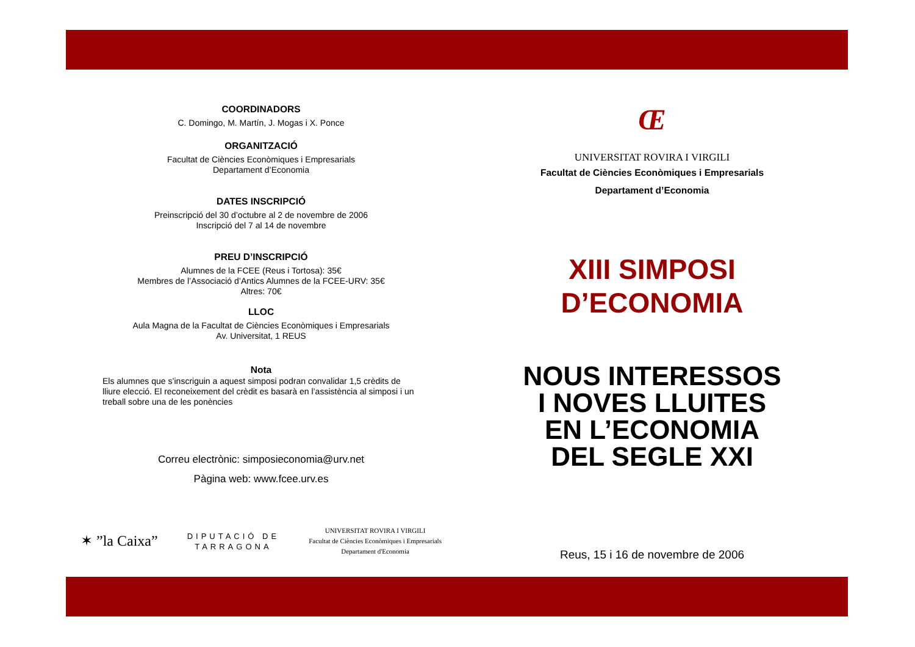COORDINADORS
C. Domingo, M. Martín, J. Mogas i X. Ponce
ORGANITZACIÓ
Facultat de Ciències Econòmiques i Empresarials
Departament d’Economia
DATES INSCRIPCIÓ
Preinscripció del 30 d’octubre al 2 de novembre de 2006
Inscripció del 7 al 14 de novembre
PREU D’INSCRIPCIÓ
Alumnes de la FCEE (Reus i Tortosa): 35€
Membres de l’Associació d’Antics Alumnes de la FCEE-URV: 35€
Altres: 70€
LLOC
Aula Magna de la Facultat de Ciències Econòmiques i Empresarials
Av. Universitat, 1 REUS
Nota
Els alumnes que s’inscriguin a aquest simposi podran convalidar 1,5 crèdits de lliure elecció. El reconeixement del crèdit es basarà en l’assistència al simposi i un treball sobre una de les ponències
Correu electrònic: simposieconomia@urv.net
Pàgina web: www.fcee.urv.es
✶ ”la Caixa” DIPUTACIÓ DE
TARRAGONA UNIVERSITAT ROVIRA I VIRGILI
Facultat de Ciències Econòmiques i Empresarials
Departament d'Economia
Œ
UNIVERSITAT ROVIRA I VIRGILI
Facultat de Ciències Econòmiques i Empresarials
Departament d’Economia
XIII SIMPOSI
D’ECONOMIA
NOUS INTERESSOS
I NOVES LLUITES
EN L’ECONOMIA
DEL SEGLE XXI
Reus, 15 i 16 de novembre de 2006